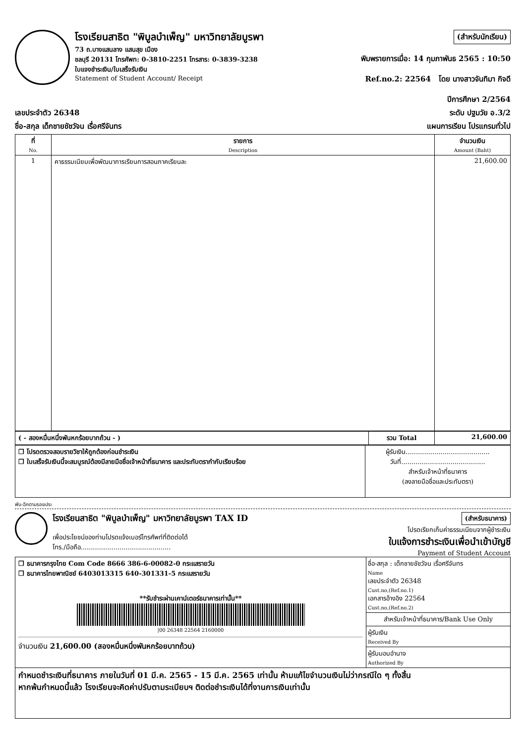โรงเรียนสาธิต "พิบูลบำเพ็ญ" มหาวิทยาลัยบูรพา
73 ถ.บางแสนลาง แสนสุข เมือง
ชลบุรี 20131 โทรศัพท: 0-3810-2251 โทรสาร: 0-3839-3238
ใบแจงชำระเงิน/ใบเสร็จรับเงิน
Statement of Student Account/ Receipt
(สำหรับนักเรียน)
พิมพรายการเมื่อ: 14 กุมภาพันธ 2565 : 10:50
Ref.no.2: 22564 โดย นางสาวจันทิมา กิจดี
ปีการศึกษา 2/2564
เลขประจำตัว 26348 ระดับ ปฐมวัย อ.3/2
ชื่อ-สกุล เด็กชายชัชวัจน เรื่อศรีจันทร แผนการเรียน โปรแกรมทั่วไป
| ที่ No. | รายการ Description | จำนวนเงิน Amount (Baht) |
| --- | --- | --- |
| 1 | คาธรรมเนียมเพื่อพัฒนาการเรียนการสอนภาคเรียนละ | 21,600.00 |
| ( - สองหมื่นหนึ่งพันหกร้อยบาทถ้วน - ) | รวม Total | 21,600.00 |
| --- | --- | --- |
| ❒ โปรดตรวจสอบรายวิชาให้ถูกต้องก่อนชำระเงิน ❒ ใบเสร็จรับเงินนี้จะสมบูรณ์ต้องมีลายมือชื่อเจ้าหน้าที่ธนาคาร และประทับตรากำกับเรียบร้อย | ผู้รับเงิน......................................... วันที่......................................... สำหรับเจ้าหน้าที่ธนาคาร (ลงลายมือชื่อและประทับตรา) |
พับ-ฉีกตามรอยประ
โรงเรียนสาธิต "พิบูลบำเพ็ญ" มหาวิทยาลัยบูรพา TAX ID
เพื่อประโยชน์ของท่านโปรดแจ้งเบอร์โทรศัพท์ที่ติดต่อได้
โทร./มือถือ............................................
(สำหรับธนาคาร)
โปรดเรียกเก็บค่าธรรมเนียมจากผู้ชำระเงิน
ใบแจ้งการชำระเงินเพื่อนำเข้าบัญชี
Payment of Student Account
| ❒ ธนาคารกรุงไทย Com Code 8666 386-6-00082-0 กระแสรายวัน ❒ ธนาคารไทยพาณิชย์ 6403013315 640-301331-5 กระแสรายวัน **รับชำระผ่านเคาน์เตอร์ธนาคารเท่านั้น** /00 26348 22564 2160000 จำนวนเงิน 21,600.00 (สองหมื่นหนึ่งพันหกร้อยบาทถ้วน) | ชื่อ-สกุล : เด็กชายชัชวัจน เรื่อศรีจันทร Name เลขประจำตัว 26348 Cust.no,(Ref.no.1) เอกสารอ้างอิง 22564 Cust.no,(Ref.no.2) สำหรับเจ้าหน้าที่ธนาคาร/Bank Use Only ผู้รับเงิน Received By ผู้รับมอบอำนาจ Authorized By |
| กำหนดชำระเงินที่ธนาคาร ภายในวันที่ 01 มี.ค. 2565 - 15 มี.ค. 2565 เท่านั้น ห้ามแก้ไขจำนวนเงินไม่ว่ากรณีใด ๆ ทั้งสิ้น หากพ้นกำหนดนี้แล้ว โรงเรียนจะคิดค่าปรับตามระเบียบฯ ติดต่อชำระเงินได้ที่งานการเงินเท่านั้น | |